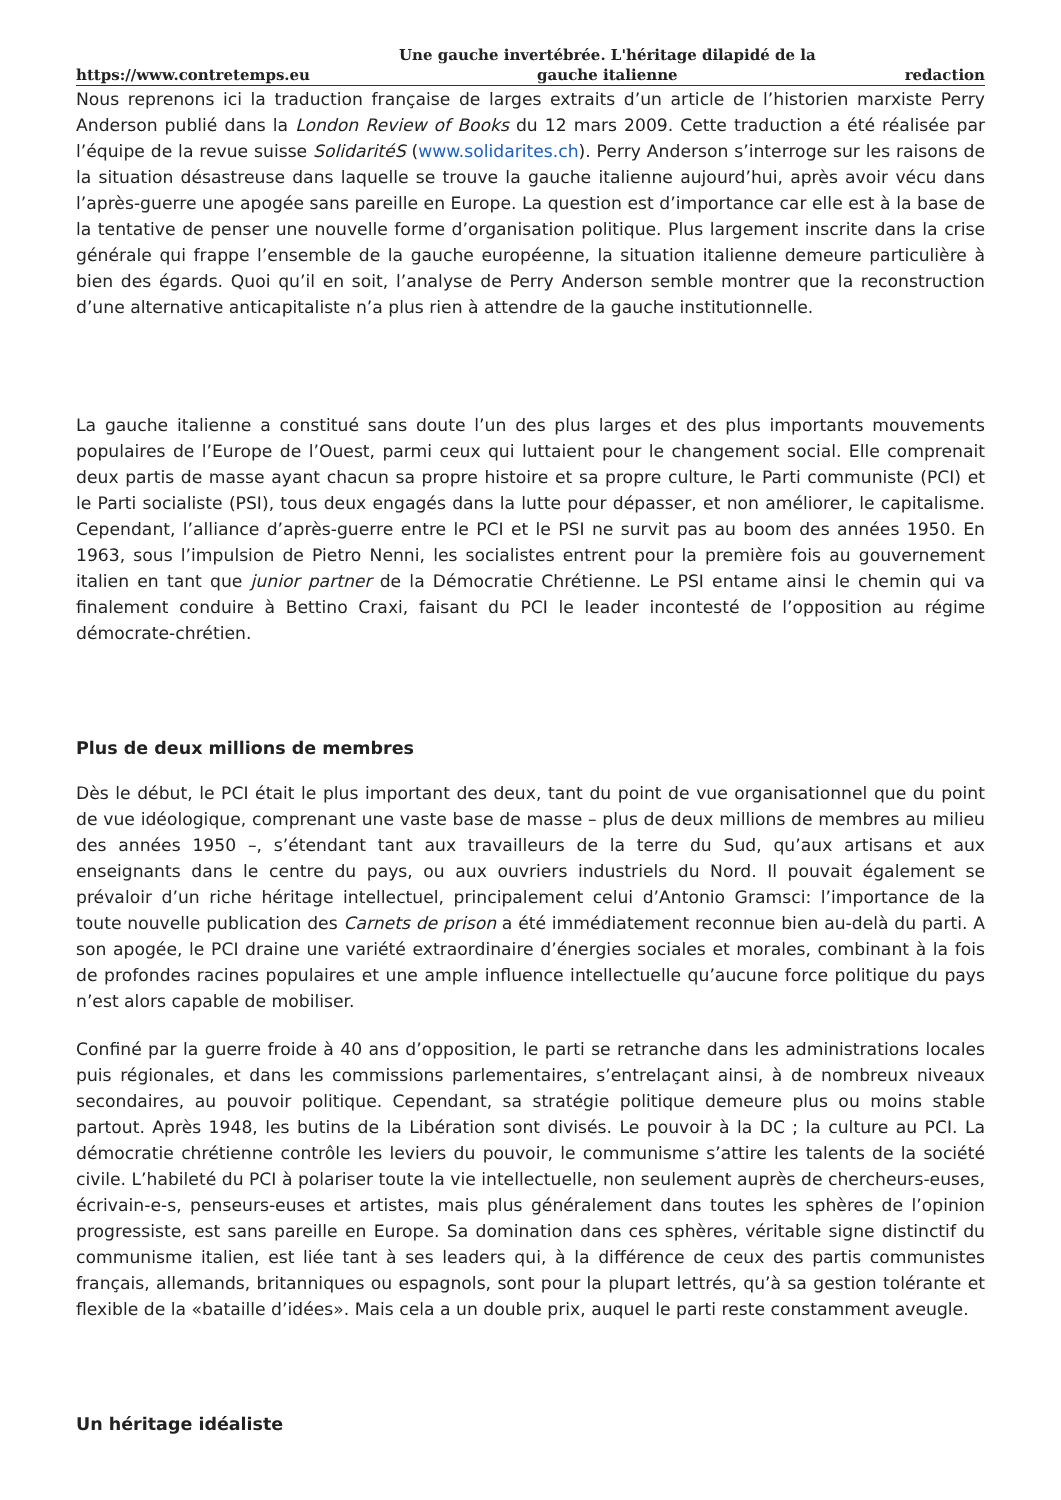https://www.contretemps.eu Une gauche invertébrée. L'héritage dilapidé de la gauche italienne redaction
Nous reprenons ici la traduction française de larges extraits d’un article de l’historien marxiste Perry Anderson publié dans la London Review of Books du 12 mars 2009. Cette traduction a été réalisée par l’équipe de la revue suisse SolidaritéS (www.solidarites.ch). Perry Anderson s’interroge sur les raisons de la situation désastreuse dans laquelle se trouve la gauche italienne aujourd’hui, après avoir vécu dans l’après-guerre une apogée sans pareille en Europe. La question est d’importance car elle est à la base de la tentative de penser une nouvelle forme d’organisation politique. Plus largement inscrite dans la crise générale qui frappe l’ensemble de la gauche européenne, la situation italienne demeure particulière à bien des égards. Quoi qu’il en soit, l’analyse de Perry Anderson semble montrer que la reconstruction d’une alternative anticapitaliste n’a plus rien à attendre de la gauche institutionnelle.
La gauche italienne a constitué sans doute l’un des plus larges et des plus importants mouvements populaires de l’Europe de l’Ouest, parmi ceux qui luttaient pour le changement social. Elle comprenait deux partis de masse ayant chacun sa propre histoire et sa propre culture, le Parti communiste (PCI) et le Parti socialiste (PSI), tous deux engagés dans la lutte pour dépasser, et non améliorer, le capitalisme. Cependant, l’alliance d’après-guerre entre le PCI et le PSI ne survit pas au boom des années 1950. En 1963, sous l’impulsion de Pietro Nenni, les socialistes entrent pour la première fois au gouvernement italien en tant que junior partner de la Démocratie Chrétienne. Le PSI entame ainsi le chemin qui va finalement conduire à Bettino Craxi, faisant du PCI le leader incontesté de l’opposition au régime démocrate-chrétien.
Plus de deux millions de membres
Dès le début, le PCI était le plus important des deux, tant du point de vue organisationnel que du point de vue idéologique, comprenant une vaste base de masse – plus de deux millions de membres au milieu des années 1950 –, s’étendant tant aux travailleurs de la terre du Sud, qu’aux artisans et aux enseignants dans le centre du pays, ou aux ouvriers industriels du Nord. Il pouvait également se prévaloir d’un riche héritage intellectuel, principalement celui d’Antonio Gramsci: l’importance de la toute nouvelle publication des Carnets de prison a été immédiatement reconnue bien au-delà du parti. A son apogée, le PCI draine une variété extraordinaire d’énergies sociales et morales, combinant à la fois de profondes racines populaires et une ample influence intellectuelle qu’aucune force politique du pays n’est alors capable de mobiliser.
Confiné par la guerre froide à 40 ans d’opposition, le parti se retranche dans les administrations locales puis régionales, et dans les commissions parlementaires, s’entrelaçant ainsi, à de nombreux niveaux secondaires, au pouvoir politique. Cependant, sa stratégie politique demeure plus ou moins stable partout. Après 1948, les butins de la Libération sont divisés. Le pouvoir à la DC ; la culture au PCI. La démocratie chrétienne contrôle les leviers du pouvoir, le communisme s’attire les talents de la société civile. L’habileté du PCI à polariser toute la vie intellectuelle, non seulement auprès de chercheurs-euses, écrivain-e-s, penseurs-euses et artistes, mais plus généralement dans toutes les sphères de l’opinion progressiste, est sans pareille en Europe. Sa domination dans ces sphères, véritable signe distinctif du communisme italien, est liée tant à ses leaders qui, à la différence de ceux des partis communistes français, allemands, britanniques ou espagnols, sont pour la plupart lettrés, qu’à sa gestion tolérante et flexible de la «bataille d’idées». Mais cela a un double prix, auquel le parti reste constamment aveugle.
Un héritage idéaliste